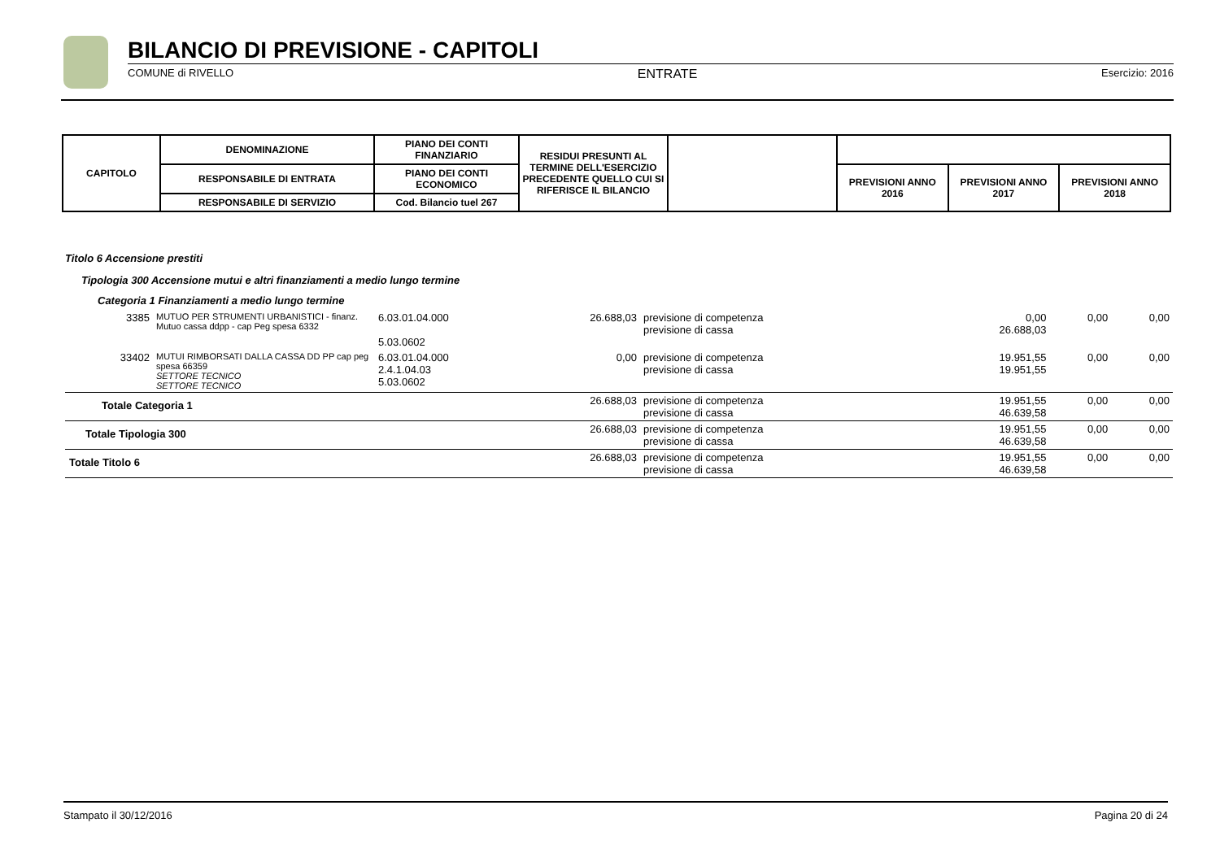BILANCIO DI PREVISIONE - CAPITOLI
COMUNE di RIVELLO ENTRATE Esercizio: 2016
| CAPITOLO | DENOMINAZIONE | PIANO DEI CONTI FINANZIARIO | RESIDUI PRESUNTI AL TERMINE DELL'ESERCIZIO PRECEDENTE QUELLO CUI SI RIFERISCE IL BILANCIO | | | | |
| | RESPONSABILE DI ENTRATA | PIANO DEI CONTI ECONOMICO | | | PREVISIONI ANNO 2016 | PREVISIONI ANNO 2017 | PREVISIONI ANNO 2018 |
| | RESPONSABILE DI SERVIZIO | Cod. Bilancio tuel 267 | | | | | |
Titolo 6 Accensione prestiti
Tipologia 300 Accensione mutui e altri finanziamenti a medio lungo termine
Categoria 1 Finanziamenti a medio lungo termine
| 3385 | MUTUO PER STRUMENTI URBANISTICI - finanz. Mutuo cassa ddpp - cap Peg spesa 6332 | 6.03.01.04.000 5.03.0602 | 26.688,03 | previsione di competenza previsione di cassa | 0,00 26.688,03 | 0,00 | 0,00 |
| 33402 | MUTUI RIMBORSATI DALLA CASSA DD PP cap peg spesa 66359 SETTORE TECNICO SETTORE TECNICO | 6.03.01.04.000 2.4.1.04.03 5.03.0602 | 0,00 | previsione di competenza previsione di cassa | 19.951,55 19.951,55 | 0,00 | 0,00 |
| Totale Categoria 1 | | | 26.688,03 | previsione di competenza previsione di cassa | 19.951,55 46.639,58 | 0,00 | 0,00 |
| Totale Tipologia 300 | | | 26.688,03 | previsione di competenza previsione di cassa | 19.951,55 46.639,58 | 0,00 | 0,00 |
| Totale Titolo 6 | | | 26.688,03 | previsione di competenza previsione di cassa | 19.951,55 46.639,58 | 0,00 | 0,00 |
Stampato il 30/12/2016 Pagina 20 di 24